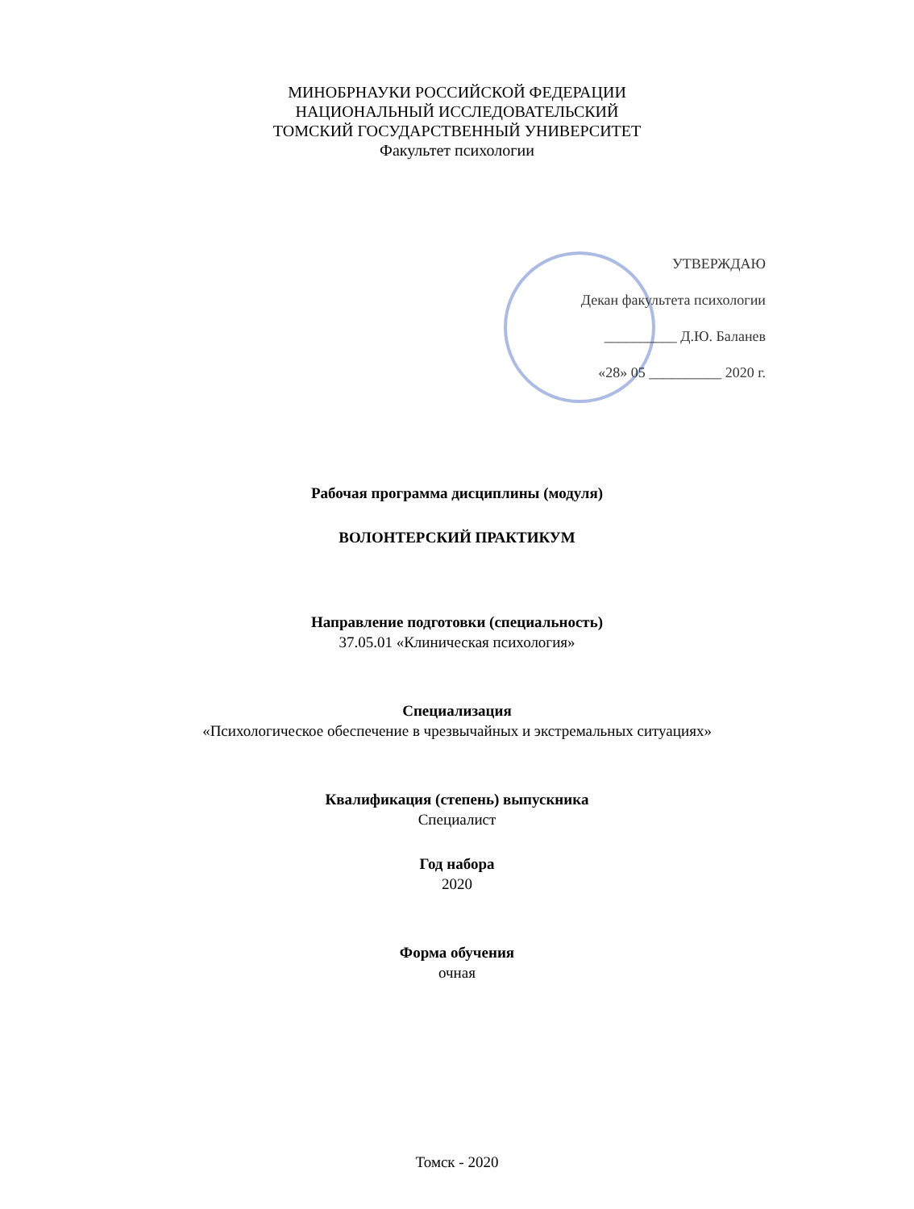МИНОБРНАУКИ РОССИЙСКОЙ ФЕДЕРАЦИИ
НАЦИОНАЛЬНЫЙ ИССЛЕДОВАТЕЛЬСКИЙ
ТОМСКИЙ ГОСУДАРСТВЕННЫЙ УНИВЕРСИТЕТ
Факультет психологии
УТВЕРЖДАЮ
Декан факультета психологии
__________ Д.Ю. Баланев
«28» 05 __________ 2020 г.
Рабочая программа дисциплины (модуля)
ВОЛОНТЕРСКИЙ ПРАКТИКУМ
Направление подготовки (специальность)
37.05.01 «Клиническая психология»
Специализация
«Психологическое обеспечение в чрезвычайных и экстремальных ситуациях»
Квалификация (степень) выпускника
Специалист
Год набора
2020
Форма обучения
очная
Томск - 2020